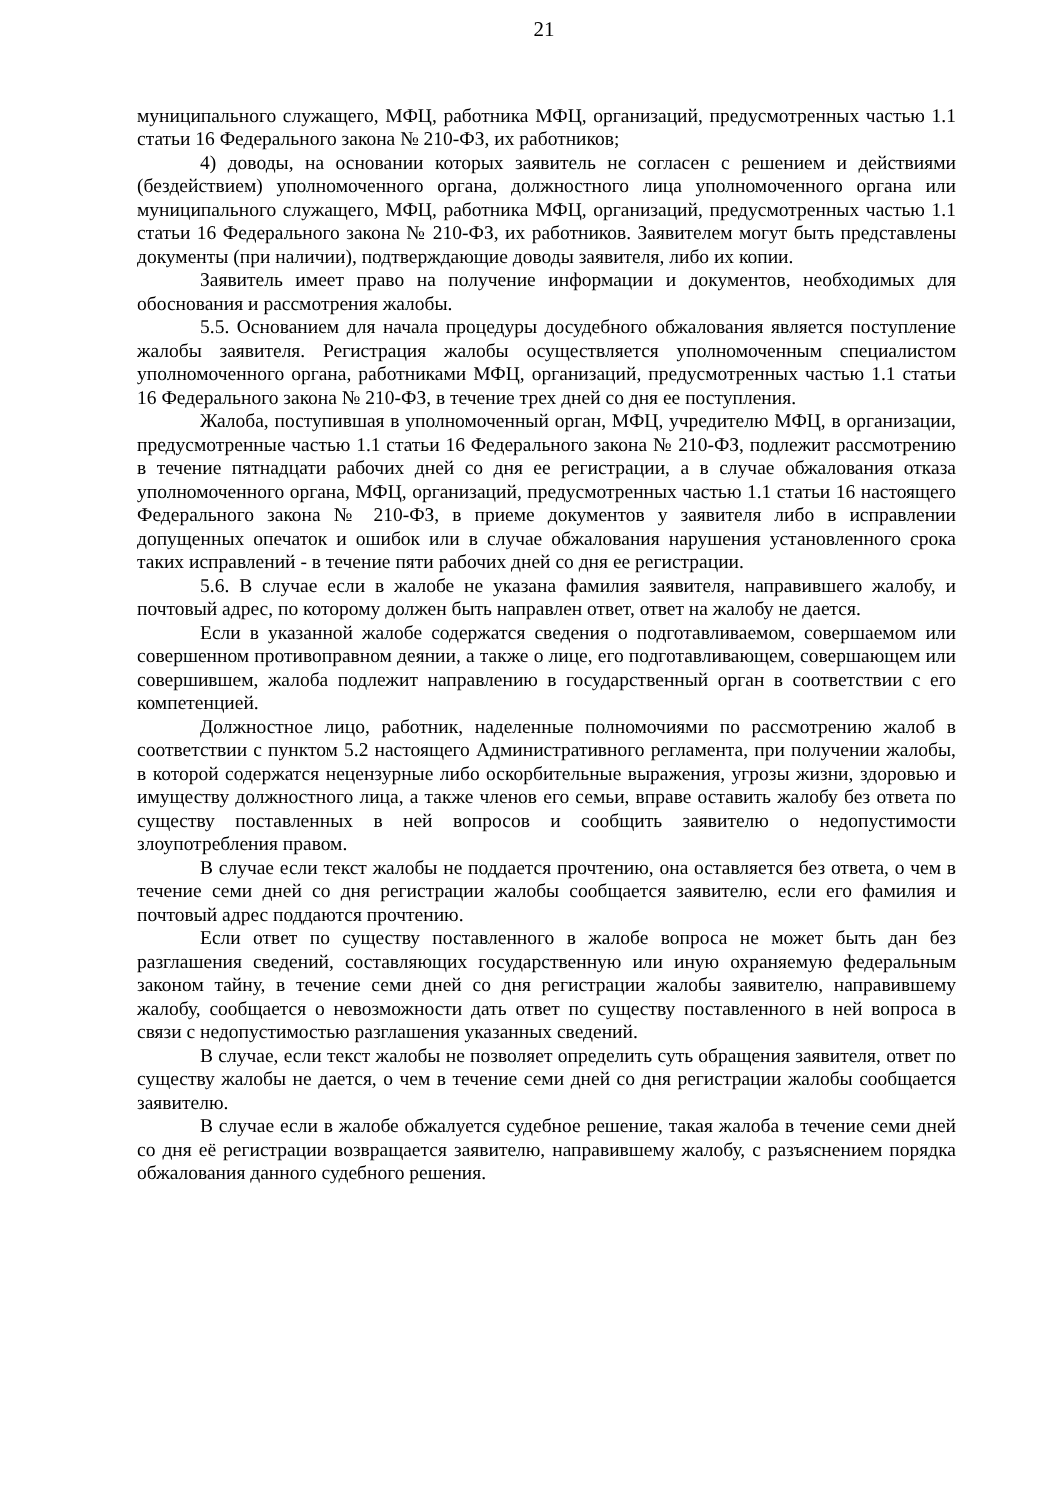21
муниципального служащего, МФЦ, работника МФЦ, организаций, предусмотренных частью 1.1 статьи 16 Федерального закона № 210-ФЗ, их работников;
4) доводы, на основании которых заявитель не согласен с решением и действиями (бездействием) уполномоченного органа, должностного лица уполномоченного органа или муниципального служащего, МФЦ, работника МФЦ, организаций, предусмотренных частью 1.1 статьи 16 Федерального закона № 210-ФЗ, их работников. Заявителем могут быть представлены документы (при наличии), подтверждающие доводы заявителя, либо их копии.
Заявитель имеет право на получение информации и документов, необходимых для обоснования и рассмотрения жалобы.
5.5. Основанием для начала процедуры досудебного обжалования является поступление жалобы заявителя. Регистрация жалобы осуществляется уполномоченным специалистом уполномоченного органа, работниками МФЦ, организаций, предусмотренных частью 1.1 статьи 16 Федерального закона № 210-ФЗ, в течение трех дней со дня ее поступления.
Жалоба, поступившая в уполномоченный орган, МФЦ, учредителю МФЦ, в организации, предусмотренные частью 1.1 статьи 16 Федерального закона № 210-ФЗ, подлежит рассмотрению в течение пятнадцати рабочих дней со дня ее регистрации, а в случае обжалования отказа уполномоченного органа, МФЦ, организаций, предусмотренных частью 1.1 статьи 16 настоящего Федерального закона № 210-ФЗ, в приеме документов у заявителя либо в исправлении допущенных опечаток и ошибок или в случае обжалования нарушения установленного срока таких исправлений - в течение пяти рабочих дней со дня ее регистрации.
5.6. В случае если в жалобе не указана фамилия заявителя, направившего жалобу, и почтовый адрес, по которому должен быть направлен ответ, ответ на жалобу не дается.
Если в указанной жалобе содержатся сведения о подготавливаемом, совершаемом или совершенном противоправном деянии, а также о лице, его подготавливающем, совершающем или совершившем, жалоба подлежит направлению в государственный орган в соответствии с его компетенцией.
Должностное лицо, работник, наделенные полномочиями по рассмотрению жалоб в соответствии с пунктом 5.2 настоящего Административного регламента, при получении жалобы, в которой содержатся нецензурные либо оскорбительные выражения, угрозы жизни, здоровью и имуществу должностного лица, а также членов его семьи, вправе оставить жалобу без ответа по существу поставленных в ней вопросов и сообщить заявителю о недопустимости злоупотребления правом.
В случае если текст жалобы не поддается прочтению, она оставляется без ответа, о чем в течение семи дней со дня регистрации жалобы сообщается заявителю, если его фамилия и почтовый адрес поддаются прочтению.
Если ответ по существу поставленного в жалобе вопроса не может быть дан без разглашения сведений, составляющих государственную или иную охраняемую федеральным законом тайну, в течение семи дней со дня регистрации жалобы заявителю, направившему жалобу, сообщается о невозможности дать ответ по существу поставленного в ней вопроса в связи с недопустимостью разглашения указанных сведений.
В случае, если текст жалобы не позволяет определить суть обращения заявителя, ответ по существу жалобы не дается, о чем в течение семи дней со дня регистрации жалобы сообщается заявителю.
В случае если в жалобе обжалуется судебное решение, такая жалоба в течение семи дней со дня её регистрации возвращается заявителю, направившему жалобу, с разъяснением порядка обжалования данного судебного решения.